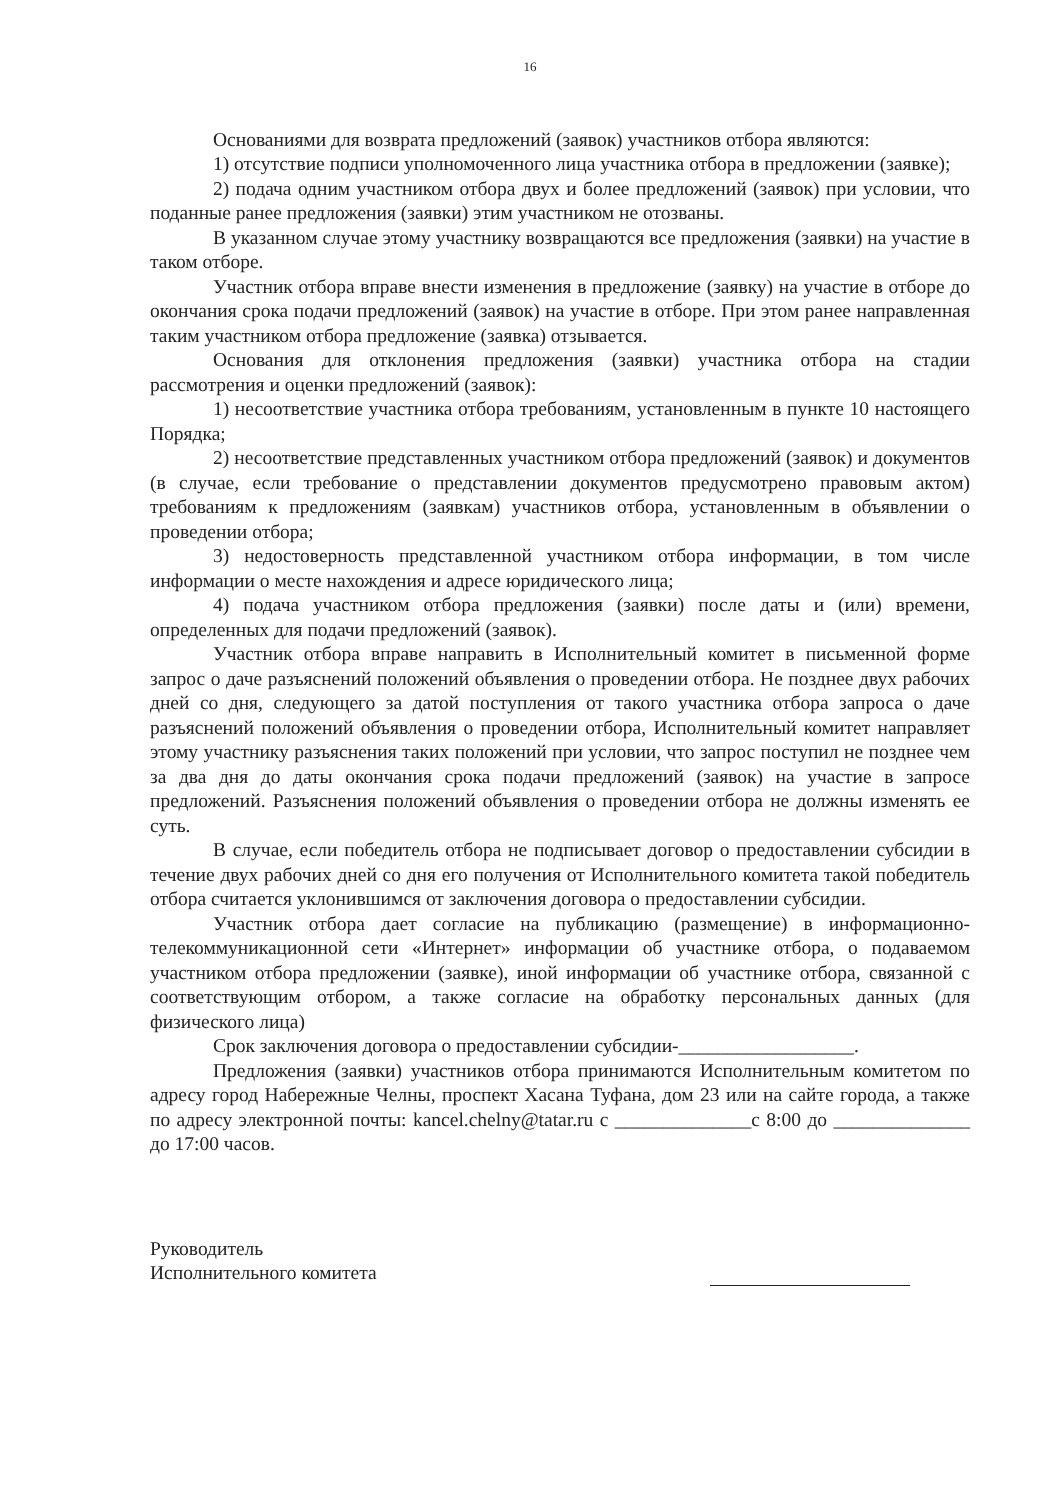16
Основаниями для возврата предложений (заявок) участников отбора являются:
1) отсутствие подписи уполномоченного лица участника отбора в предложении (заявке);
2) подача одним участником отбора двух и более предложений (заявок) при условии, что поданные ранее предложения (заявки) этим участником не отозваны.
В указанном случае этому участнику возвращаются все предложения (заявки) на участие в таком отборе.
Участник отбора вправе внести изменения в предложение (заявку) на участие в отборе до окончания срока подачи предложений (заявок) на участие в отборе. При этом ранее направленная таким участником отбора предложение (заявка) отзывается.
Основания для отклонения предложения (заявки) участника отбора на стадии рассмотрения и оценки предложений (заявок):
1) несоответствие участника отбора требованиям, установленным в пункте 10 настоящего Порядка;
2) несоответствие представленных участником отбора предложений (заявок) и документов (в случае, если требование о представлении документов предусмотрено правовым актом) требованиям к предложениям (заявкам) участников отбора, установленным в объявлении о проведении отбора;
3) недостоверность представленной участником отбора информации, в том числе информации о месте нахождения и адресе юридического лица;
4) подача участником отбора предложения (заявки) после даты и (или) времени, определенных для подачи предложений (заявок).
Участник отбора вправе направить в Исполнительный комитет в письменной форме запрос о даче разъяснений положений объявления о проведении отбора. Не позднее двух рабочих дней со дня, следующего за датой поступления от такого участника отбора запроса о даче разъяснений положений объявления о проведении отбора, Исполнительный комитет направляет этому участнику разъяснения таких положений при условии, что запрос поступил не позднее чем за два дня до даты окончания срока подачи предложений (заявок) на участие в запросе предложений. Разъяснения положений объявления о проведении отбора не должны изменять ее суть.
В случае, если победитель отбора не подписывает договор о предоставлении субсидии в течение двух рабочих дней со дня его получения от Исполнительного комитета такой победитель отбора считается уклонившимся от заключения договора о предоставлении субсидии.
Участник отбора дает согласие на публикацию (размещение) в информационно-телекоммуникационной сети «Интернет» информации об участнике отбора, о подаваемом участником отбора предложении (заявке), иной информации об участнике отбора, связанной с соответствующим отбором, а также согласие на обработку персональных данных (для физического лица)
Срок заключения договора о предоставлении субсидии-__________________.
Предложения (заявки) участников отбора принимаются Исполнительным комитетом по адресу город Набережные Челны, проспект Хасана Туфана, дом 23 или на сайте города, а также по адресу электронной почты: kancel.chelny@tatar.ru с ______________с 8:00 до ______________ до 17:00 часов.
Руководитель
Исполнительного комитета